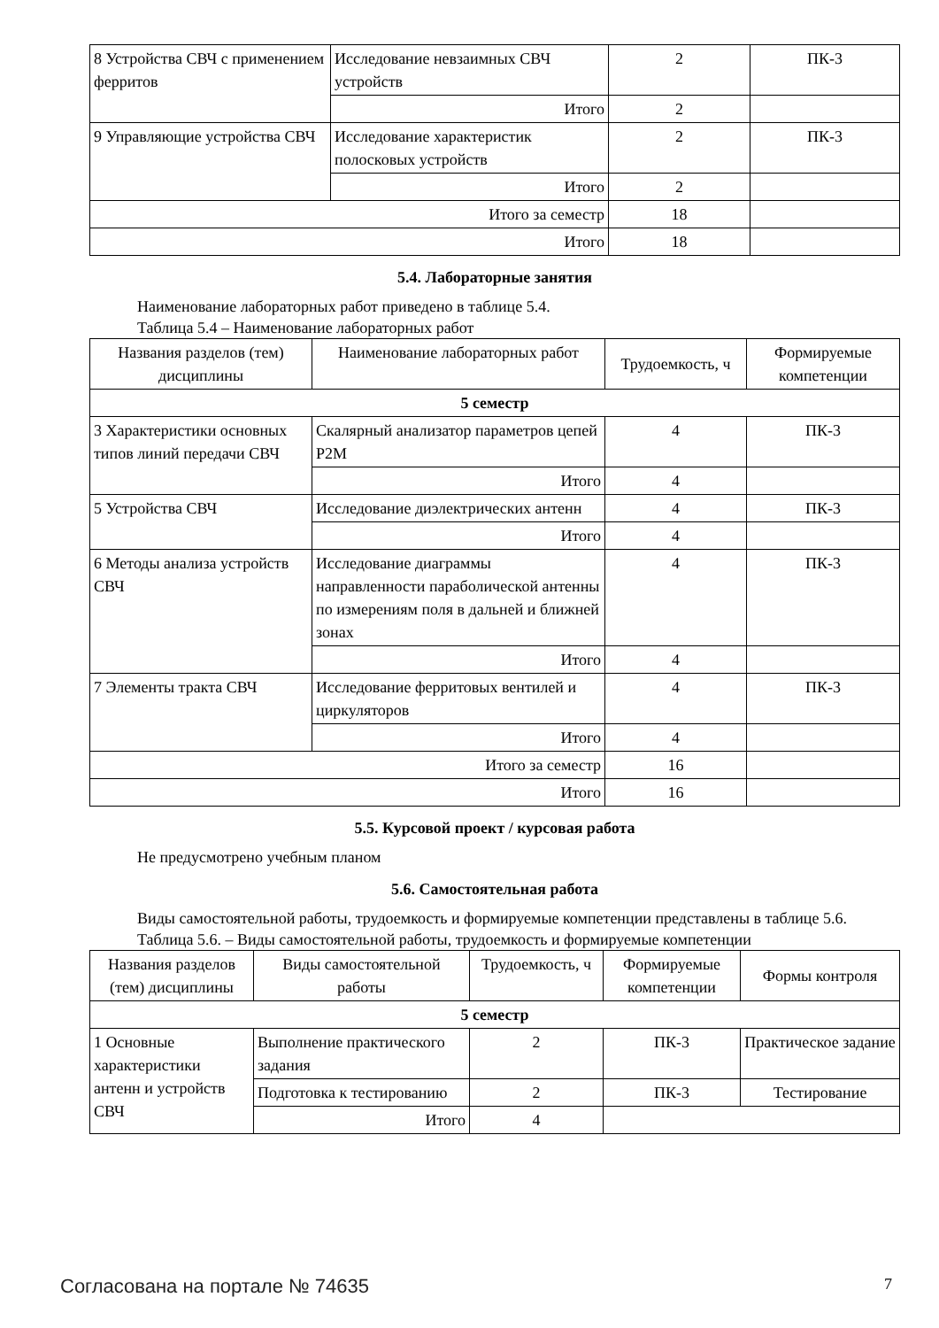| 8 Устройства СВЧ с применением ферритов | Исследование невзаимных СВЧ устройств | 2 | ПК-3 |
| | Итого | 2 | |
| 9 Управляющие устройства СВЧ | Исследование характеристик полосковых устройств | 2 | ПК-3 |
| | Итого | 2 | |
| Итого за семестр | | 18 | |
| Итого | | 18 | |
5.4. Лабораторные занятия
Наименование лабораторных работ приведено в таблице 5.4.
Таблица 5.4 – Наименование лабораторных работ
| Названия разделов (тем) дисциплины | Наименование лабораторных работ | Трудоемкость, ч | Формируемые компетенции |
| --- | --- | --- | --- |
| 5 семестр | | | |
| 3 Характеристики основных типов линий передачи СВЧ | Скалярный анализатор параметров цепей Р2М | 4 | ПК-3 |
| | Итого | 4 | |
| 5 Устройства СВЧ | Исследование диэлектрических антенн | 4 | ПК-3 |
| | Итого | 4 | |
| 6 Методы анализа устройств СВЧ | Исследование диаграммы направленности параболической антенны по измерениям поля в дальней и ближней зонах | 4 | ПК-3 |
| | Итого | 4 | |
| 7 Элементы тракта СВЧ | Исследование ферритовых вентилей и циркуляторов | 4 | ПК-3 |
| | Итого | 4 | |
| Итого за семестр | | 16 | |
| Итого | | 16 | |
5.5. Курсовой проект / курсовая работа
Не предусмотрено учебным планом
5.6. Самостоятельная работа
Виды самостоятельной работы, трудоемкость и формируемые компетенции представлены в таблице 5.6.
Таблица 5.6. – Виды самостоятельной работы, трудоемкость и формируемые компетенции
| Названия разделов (тем) дисциплины | Виды самостоятельной работы | Трудоемкость, ч | Формируемые компетенции | Формы контроля |
| --- | --- | --- | --- | --- |
| 5 семестр | | | | |
| 1 Основные характеристики антенн и устройств СВЧ | Выполнение практического задания | 2 | ПК-3 | Практическое задание |
| | Подготовка к тестированию | 2 | ПК-3 | Тестирование |
| | Итого | 4 | | |
Согласована на портале № 74635 7